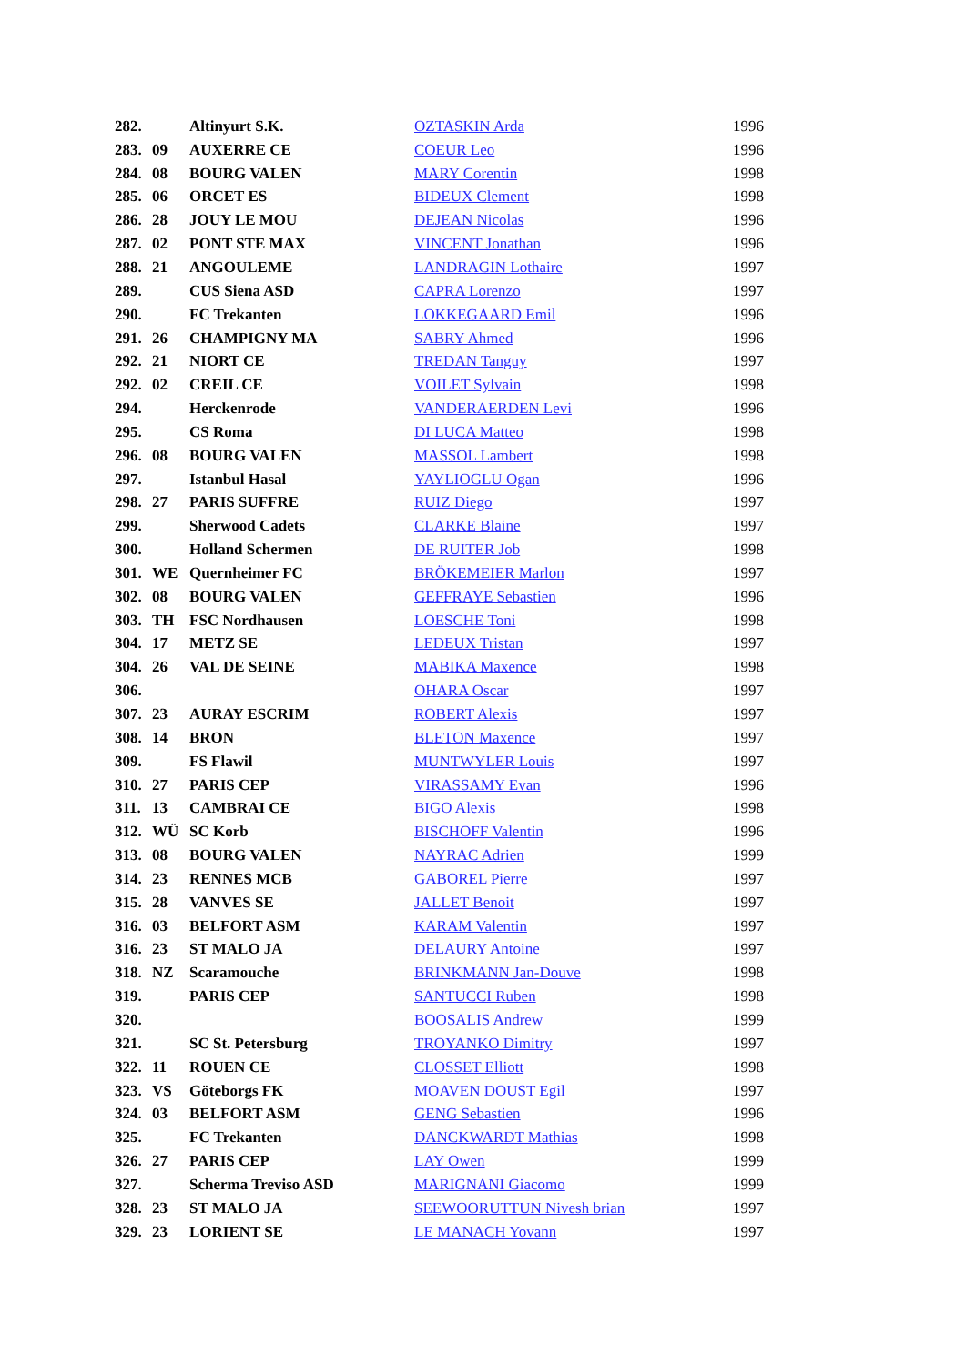| 282. | | Altinyurt S.K. | OZTASKIN Arda | 1996 |
| 283. | 09 | AUXERRE CE | COEUR Leo | 1996 |
| 284. | 08 | BOURG VALEN | MARY Corentin | 1998 |
| 285. | 06 | ORCET ES | BIDEUX Clement | 1998 |
| 286. | 28 | JOUY LE MOU | DEJEAN Nicolas | 1996 |
| 287. | 02 | PONT STE MAX | VINCENT Jonathan | 1996 |
| 288. | 21 | ANGOULEME | LANDRAGIN Lothaire | 1997 |
| 289. | | CUS Siena ASD | CAPRA Lorenzo | 1997 |
| 290. | | FC Trekanten | LOKKEGAARD Emil | 1996 |
| 291. | 26 | CHAMPIGNY MA | SABRY Ahmed | 1996 |
| 292. | 21 | NIORT CE | TREDAN Tanguy | 1997 |
| 292. | 02 | CREIL CE | VOILET Sylvain | 1998 |
| 294. | | Herckenrode | VANDERAERDEN Levi | 1996 |
| 295. | | CS Roma | DI LUCA Matteo | 1998 |
| 296. | 08 | BOURG VALEN | MASSOL Lambert | 1998 |
| 297. | | Istanbul Hasal | YAYLIOGLU Ogan | 1996 |
| 298. | 27 | PARIS SUFFRE | RUIZ Diego | 1997 |
| 299. | | Sherwood Cadets | CLARKE Blaine | 1997 |
| 300. | | Holland Schermen | DE RUITER Job | 1998 |
| 301. | WE | Quernheimer FC | BRÖKEMEIER Marlon | 1997 |
| 302. | 08 | BOURG VALEN | GEFFRAYE Sebastien | 1996 |
| 303. | TH | FSC Nordhausen | LOESCHE Toni | 1998 |
| 304. | 17 | METZ SE | LEDEUX Tristan | 1997 |
| 304. | 26 | VAL DE SEINE | MABIKA Maxence | 1998 |
| 306. | | | OHARA Oscar | 1997 |
| 307. | 23 | AURAY ESCRIM | ROBERT Alexis | 1997 |
| 308. | 14 | BRON | BLETON Maxence | 1997 |
| 309. | | FS Flawil | MUNTWYLER Louis | 1997 |
| 310. | 27 | PARIS CEP | VIRASSAMY Evan | 1996 |
| 311. | 13 | CAMBRAI CE | BIGO Alexis | 1998 |
| 312. | WÜ | SC Korb | BISCHOFF Valentin | 1996 |
| 313. | 08 | BOURG VALEN | NAYRAC Adrien | 1999 |
| 314. | 23 | RENNES MCB | GABOREL Pierre | 1997 |
| 315. | 28 | VANVES SE | JALLET Benoit | 1997 |
| 316. | 03 | BELFORT ASM | KARAM Valentin | 1997 |
| 316. | 23 | ST MALO JA | DELAURY Antoine | 1997 |
| 318. | NZ | Scaramouche | BRINKMANN Jan-Douve | 1998 |
| 319. | | PARIS CEP | SANTUCCI Ruben | 1998 |
| 320. | | | BOOSALIS Andrew | 1999 |
| 321. | | SC St. Petersburg | TROYANKO Dimitry | 1997 |
| 322. | 11 | ROUEN CE | CLOSSET Elliott | 1998 |
| 323. | VS | Göteborgs FK | MOAVEN DOUST Egil | 1997 |
| 324. | 03 | BELFORT ASM | GENG Sebastien | 1996 |
| 325. | | FC Trekanten | DANCKWARDT Mathias | 1998 |
| 326. | 27 | PARIS CEP | LAY Owen | 1999 |
| 327. | | Scherma Treviso ASD | MARIGNANI Giacomo | 1999 |
| 328. | 23 | ST MALO JA | SEEWOORUTTUN Nivesh brian | 1997 |
| 329. | 23 | LORIENT SE | LE MANACH Yovann | 1997 |